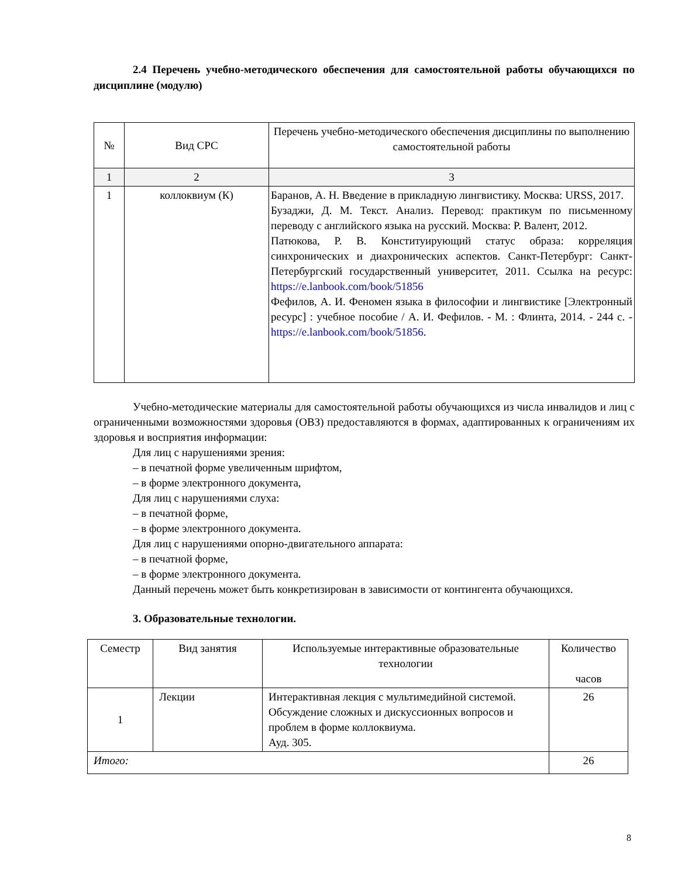2.4 Перечень учебно-методического обеспечения для самостоятельной работы обучающихся по дисциплине (модулю)
| № | Вид СРС | Перечень учебно-методического обеспечения дисциплины по выполнению самостоятельной работы |
| --- | --- | --- |
| 1 | 2 | 3 |
| 1 | коллоквиум (К) | Баранов, А. Н. Введение в прикладную лингвистику. Москва: URSS, 2017. Бузаджи, Д. М. Текст. Анализ. Перевод: практикум по письменному переводу с английского языка на русский. Москва: Р. Валент, 2012. Патюкова, Р. В. Конституирующий статус образа: корреляция синхронических и диахронических аспектов. Санкт-Петербург: Санкт-Петербургский государственный университет, 2011. Ссылка на ресурс: https://e.lanbook.com/book/51856 Фефилов, А. И. Феномен языка в философии и лингвистике [Электронный ресурс] : учебное пособие / А. И. Фефилов. - М. : Флинта, 2014. - 244 с. - https://e.lanbook.com/book/51856 . |
Учебно-методические материалы для самостоятельной работы обучающихся из числа инвалидов и лиц с ограниченными возможностями здоровья (ОВЗ) предоставляются в формах, адаптированных к ограничениям их здоровья и восприятия информации:
Для лиц с нарушениями зрения:
– в печатной форме увеличенным шрифтом,
– в форме электронного документа,
Для лиц с нарушениями слуха:
– в печатной форме,
– в форме электронного документа.
Для лиц с нарушениями опорно-двигательного аппарата:
– в печатной форме,
– в форме электронного документа.
Данный перечень может быть конкретизирован в зависимости от контингента обучающихся.
3. Образовательные технологии.
| Семестр | Вид занятия | Используемые интерактивные образовательные технологии | Количество часов |
| 1 | Лекции | Интерактивная лекция с мультимедийной системой. Обсуждение сложных и дискуссионных вопросов и проблем в форме коллоквиума. Ауд. 305. | 26 |
| Итого: | | | 26 |
8